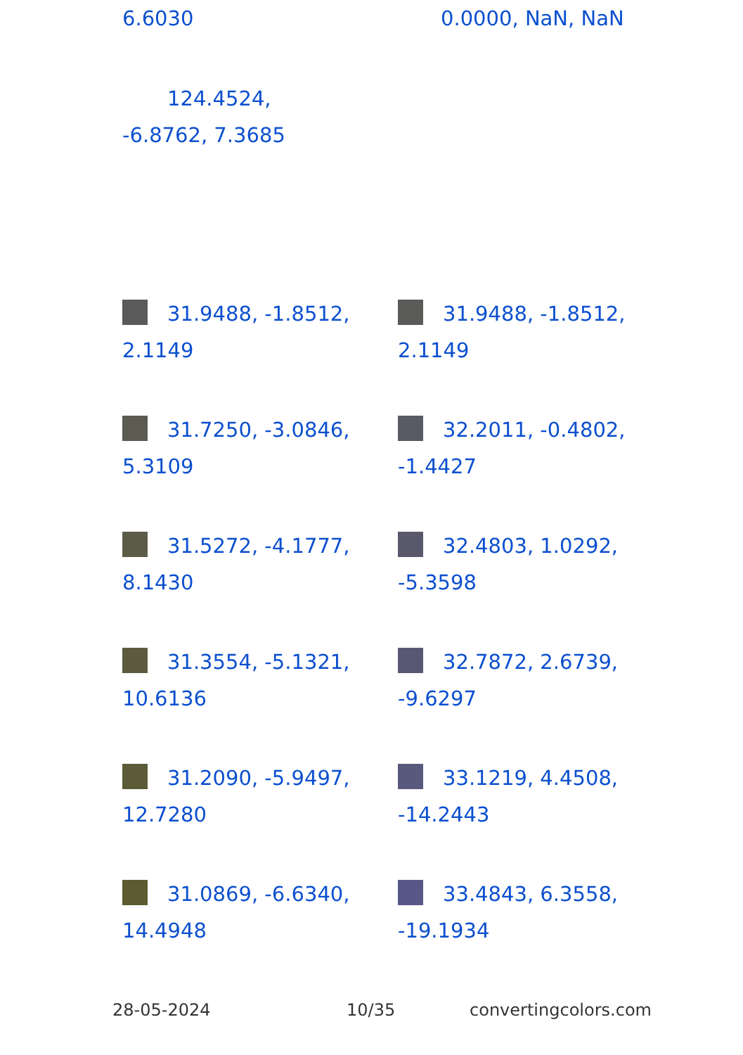6.6030 0.0000, NaN, NaN
124.4524, -6.8762, 7.3685
31.9488, -1.8512, 2.1149
31.9488, -1.8512, 2.1149
31.7250, -3.0846, 5.3109
32.2011, -0.4802, -1.4427
31.5272, -4.1777, 8.1430
32.4803, 1.0292, -5.3598
31.3554, -5.1321, 10.6136
32.7872, 2.6739, -9.6297
31.2090, -5.9497, 12.7280
33.1219, 4.4508, -14.2443
31.0869, -6.6340, 14.4948
33.4843, 6.3558, -19.1934
28-05-2024 10/35 convertingcolors.com